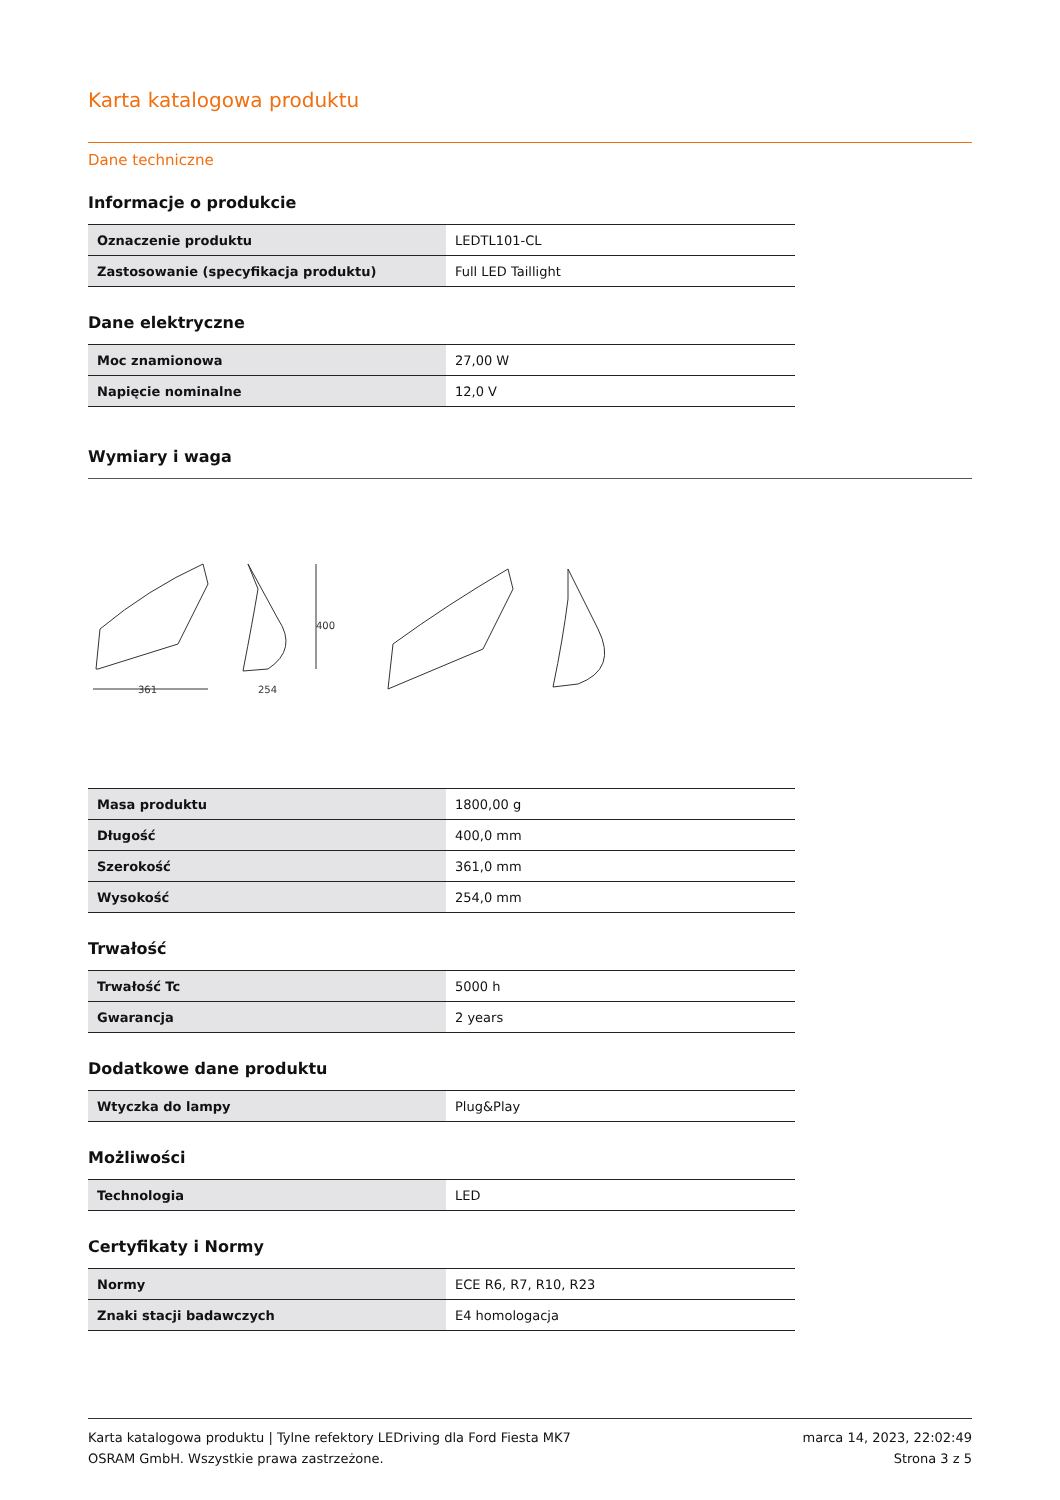Karta katalogowa produktu
Dane techniczne
Informacje o produkcie
| Oznaczenie produktu | LEDTL101-CL |
| Zastosowanie (specyfikacja produktu) | Full LED Taillight |
Dane elektryczne
| Moc znamionowa | 27,00 W |
| Napięcie nominalne | 12,0 V |
Wymiary i waga
361
254
400
| Masa produktu | 1800,00 g |
| Długość | 400,0 mm |
| Szerokość | 361,0 mm |
| Wysokość | 254,0 mm |
Trwałość
| Trwałość Tc | 5000 h |
| Gwarancja | 2 years |
Dodatkowe dane produktu
| Wtyczka do lampy | Plug&Play |
Możliwości
| Technologia | LED |
Certyfikaty i Normy
| Normy | ECE R6, R7, R10, R23 |
| Znaki stacji badawczych | E4 homologacja |
Karta katalogowa produktu | Tylne refektory LEDriving dla Ford Fiesta MK7
OSRAM GmbH. Wszystkie prawa zastrzeżone.
marca 14, 2023, 22:02:49
Strona 3 z 5